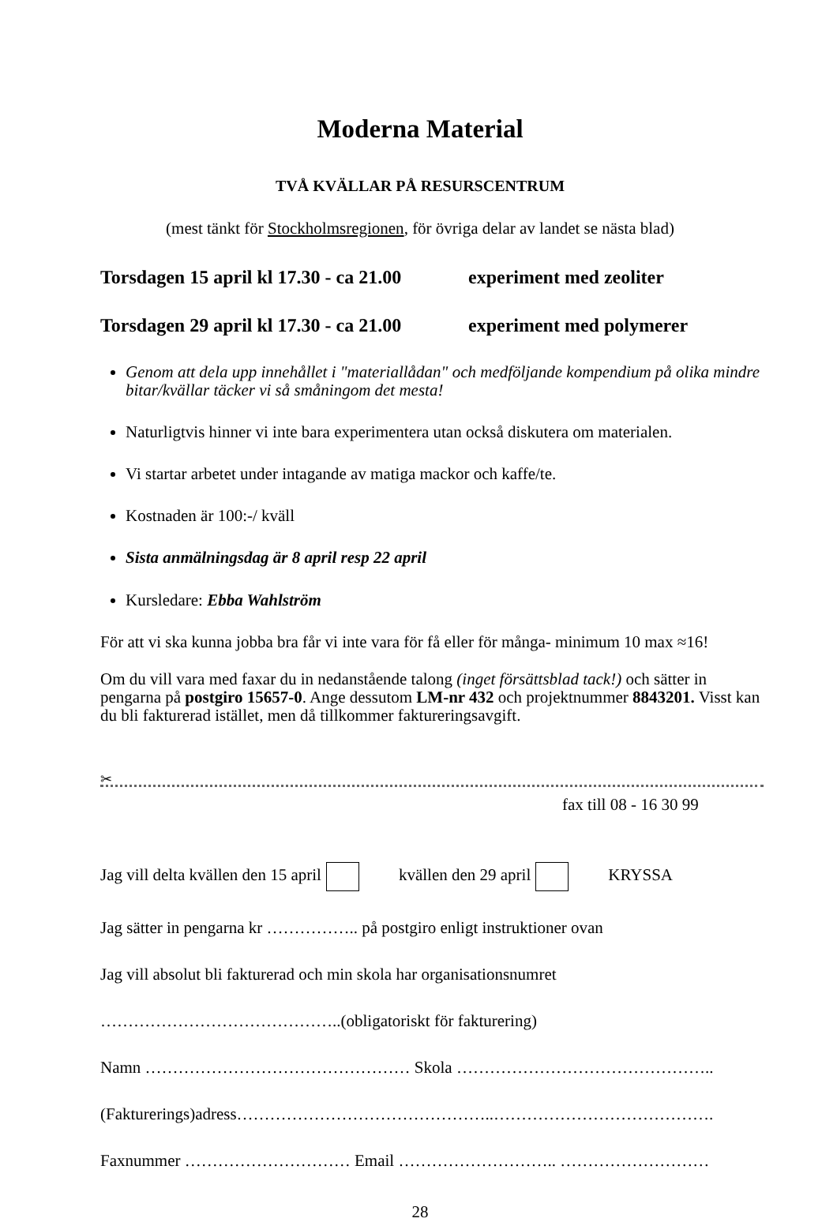Moderna Material
TVÅ KVÄLLAR PÅ RESURSCENTRUM
(mest tänkt för Stockholmsregionen, för övriga delar av landet se nästa blad)
Torsdagen 15 april kl 17.30 - ca 21.00 experiment med zeoliter
Torsdagen 29 april kl 17.30 - ca 21.00 experiment med polymerer
Genom att dela upp innehållet i "materiallådan" och medföljande kompendium på olika mindre bitar/kvällar täcker vi så småningom det mesta!
Naturligtvis hinner vi inte bara experimentera utan också diskutera om materialen.
Vi startar arbetet under intagande av matiga mackor och kaffe/te.
Kostnaden är 100:-/ kväll
Sista anmälningsdag är 8 april resp 22 april
Kursledare: Ebba Wahlström
För att vi ska kunna jobba bra får vi inte vara för få eller för många- minimum 10 max ≈16!
Om du vill vara med faxar du in nedanstående talong (inget försättsblad tack!) och sätter in pengarna på postgiro 15657-0. Ange dessutom LM-nr 432 och projektnummer 8843201. Visst kan du bli fakturerad istället, men då tillkommer faktureringsavgift.
✂
fax till 08 - 16 30 99
Jag vill delta kvällen den 15 april kvällen den 29 april KRYSSA
Jag sätter in pengarna kr …………….. på postgiro enligt instruktioner ovan
Jag vill absolut bli fakturerad och min skola har organisationsnumret
……………………………………..(obligatoriskt för fakturering)
Namn ………………………………………… Skola ………………………………………..
(Fakturerings)adress………………………………………..………………………………….
Faxnummer ………………………… Email ……………………….. ………………………
28